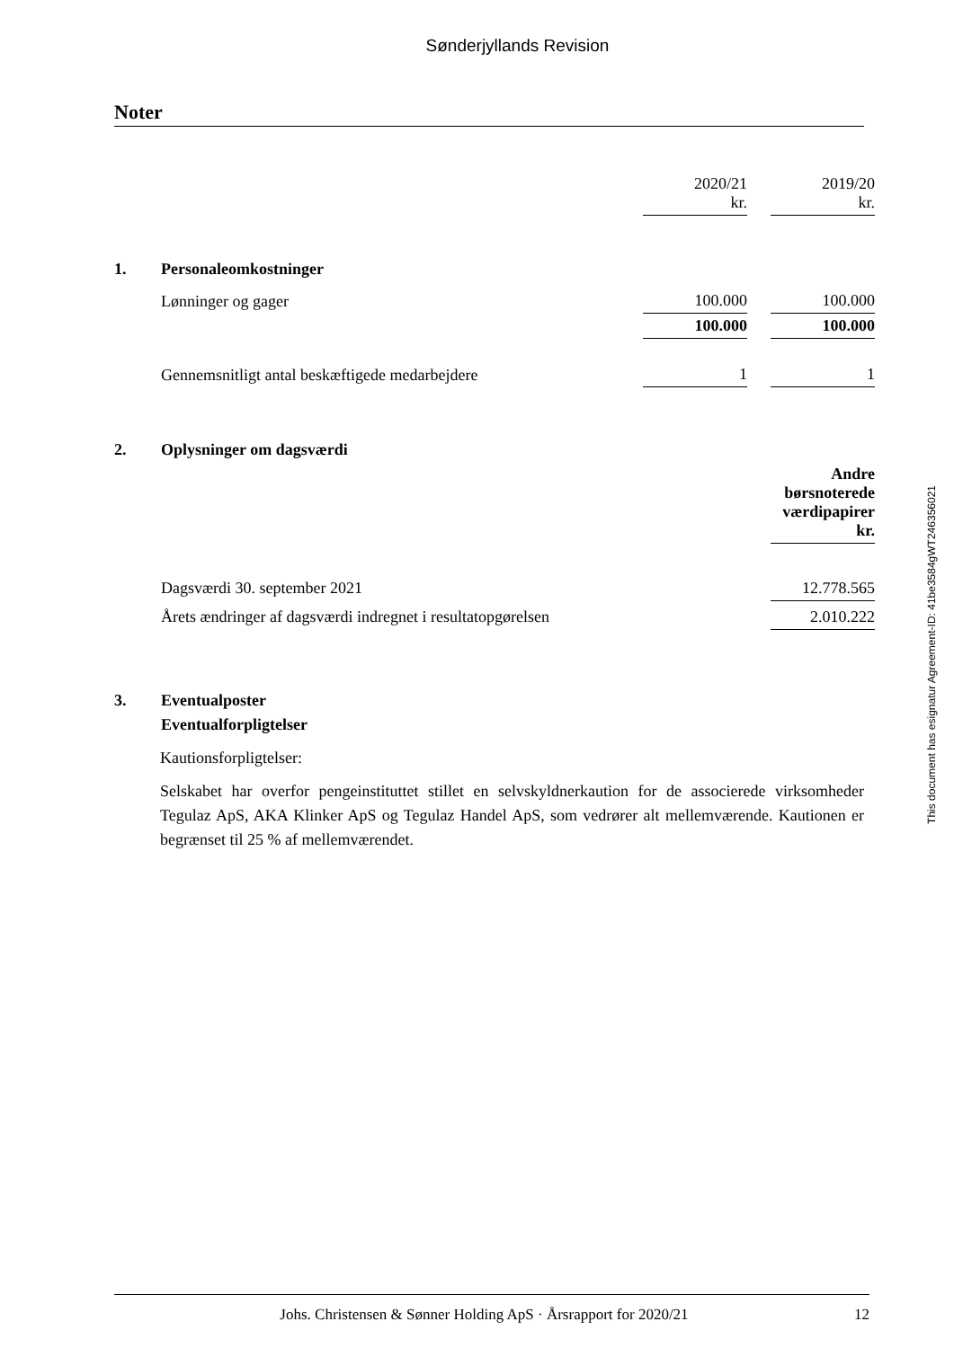Sønderjyllands Revision
Noter
| | | 2020/21 kr. | | 2019/20 kr. |
| 1. | Personaleomkostninger | | | |
| | Lønninger og gager | 100.000 | | 100.000 |
| | | 100.000 | | 100.000 |
| | Gennemsnitligt antal beskæftigede medarbejdere | 1 | | 1 |
| 2. | Oplysninger om dagsværdi | | | |
| | | | | Andre børsnoterede værdipapirer kr. |
| | Dagsværdi 30. september 2021 | | | 12.778.565 |
| | Årets ændringer af dagsværdi indregnet i resultatopgørelsen | | | 2.010.222 |
| 3. | Eventualposter | | | |
| | Eventualforpligtelser | | | |
Kautionsforpligtelser:
Selskabet har overfor pengeinstituttet stillet en selvskyldnerkaution for de associerede virksomheder Tegulaz ApS, AKA Klinker ApS og Tegulaz Handel ApS, som vedrører alt mellemværende. Kautionen er begrænset til 25 % af mellemværendet.
This document has esignatur Agreement-ID: 41be3584gWT246356021
Johs. Christensen & Sønner Holding ApS · Årsrapport for 2020/21 12